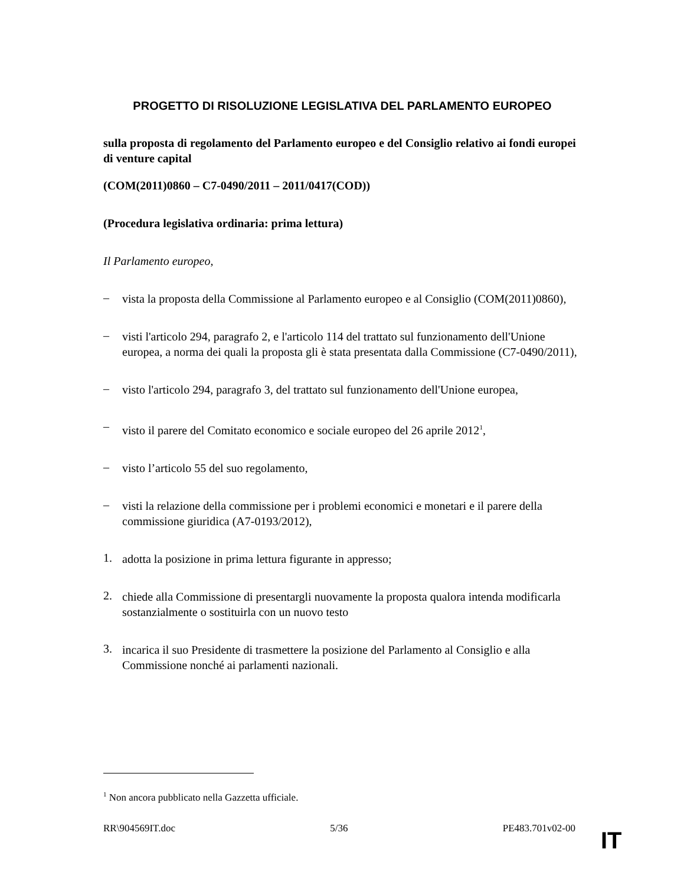PROGETTO DI RISOLUZIONE LEGISLATIVA DEL PARLAMENTO EUROPEO
sulla proposta di regolamento del Parlamento europeo e del Consiglio relativo ai fondi europei di venture capital
(COM(2011)0860 – C7-0490/2011 – 2011/0417(COD))
(Procedura legislativa ordinaria: prima lettura)
Il Parlamento europeo,
–
vista la proposta della Commissione al Parlamento europeo e al Consiglio (COM(2011)0860),
–
visti l'articolo 294, paragrafo 2, e l'articolo 114 del trattato sul funzionamento dell'Unione europea, a norma dei quali la proposta gli è stata presentata dalla Commissione (C7-0490/2011),
–
visto l'articolo 294, paragrafo 3, del trattato sul funzionamento dell'Unione europea,
–
visto il parere del Comitato economico e sociale europeo del 26 aprile 2012<sup>1</sup>,
–
visto l’articolo 55 del suo regolamento,
–
visti la relazione della commissione per i problemi economici e monetari e il parere della commissione giuridica (A7-0193/2012),
1.
adotta la posizione in prima lettura figurante in appresso;
2.
chiede alla Commissione di presentargli nuovamente la proposta qualora intenda modificarla sostanzialmente o sostituirla con un nuovo testo
3.
incarica il suo Presidente di trasmettere la posizione del Parlamento al Consiglio e alla Commissione nonché ai parlamenti nazionali.
<sup>1</sup> Non ancora pubblicato nella Gazzetta ufficiale.
RR\904569IT.doc 5/36 PE483.701v02-00
IT